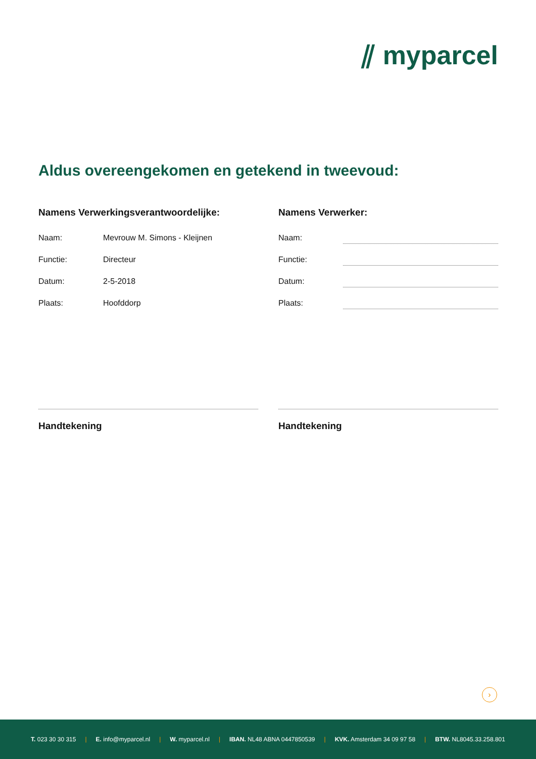⫽ myparcel
Aldus overeengekomen en getekend in tweevoud:
Namens Verwerkingsverantwoordelijke:
Naam: Mevrouw M. Simons - Kleijnen
Functie: Directeur
Datum: 2-5-2018
Plaats: Hoofddorp
Handtekening
Namens Verwerker:
Naam:
Functie:
Datum:
Plaats:
Handtekening
›
T. 023 30 30 315 | E. info@myparcel.nl | W. myparcel.nl | IBAN. NL48 ABNA 0447850539 | KVK. Amsterdam 34 09 97 58 | BTW. NL8045.33.258.801